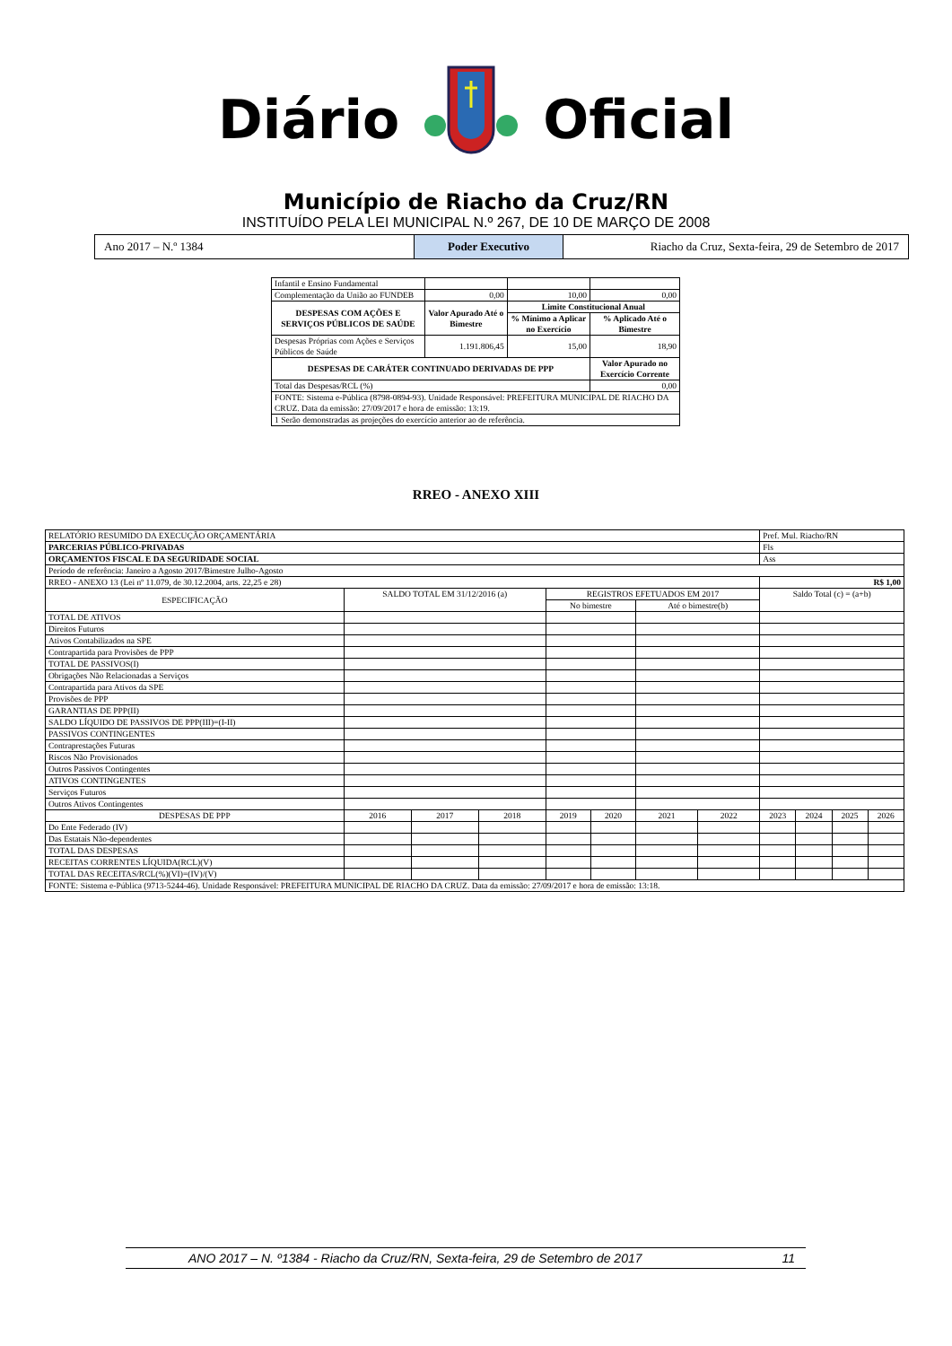DiárioOficial
Município de Riacho da Cruz/RN
INSTITUÍDO PELA LEI MUNICIPAL N.º 267, DE 10 DE MARÇO DE 2008
Ano 2017 – N.º 1384
Poder Executivo
Riacho da Cruz, Sexta-feira, 29 de Setembro de 2017
| Infantil e Ensino Fundamental | | | |
| Complementação da União ao FUNDEB | 0,00 | 10,00 | 0,00 |
| DESPESAS COM AÇÕES E SERVIÇOS PÚBLICOS DE SAÚDE | Valor Apurado Até o Bimestre | Limite Constitucional Anual | |
| | | % Mínimo a Aplicar no Exercício | % Aplicado Até o Bimestre |
| Despesas Próprias com Ações e Serviços Públicos de Saúde | 1.191.806,45 | 15,00 | 18,90 |
| DESPESAS DE CARÁTER CONTINUADO DERIVADAS DE PPP | | | Valor Apurado no Exercício Corrente |
| Total das Despesas/RCL (%) | | | 0,00 |
| FONTE: Sistema e-Pública (8798-0894-93). Unidade Responsável: PREFEITURA MUNICIPAL DE RIACHO DA CRUZ. Data da emissão: 27/09/2017 e hora de emissão: 13:19. | | | |
| 1 Serão demonstradas as projeções do exercício anterior ao de referência. | | | |
RREO - ANEXO XIII
| RELATÓRIO RESUMIDO DA EXECUÇÃO ORÇAMENTÁRIA | | | | | | | | Pref. Mul. Riacho/RN | | | |
| PARCERIAS PÚBLICO-PRIVADAS | | | | | | | | Fls | | | |
| ORÇAMENTOS FISCAL E DA SEGURIDADE SOCIAL | | | | | | | | Ass | | | |
| Período de referência: Janeiro a Agosto 2017/Bimestre Julho-Agosto | | | | | | | | | | | |
| RREO - ANEXO 13 (Lei nº 11.079, de 30.12.2004, arts. 22,25 e 28) | | | | | | | | R$ 1,00 | | | |
| ESPECIFICAÇÃO | SALDO TOTAL EM 31/12/2016 (a) | | | REGISTROS EFETUADOS EM 2017 | | | | Saldo Total (c) = (a+b) | | | |
| | | | | No bimestre | | Até o bimestre(b) | | | | | |
| TOTAL DE ATIVOS | | | | | | | | | | | |
| Direitos Futuros | | | | | | | | | | | |
| Ativos Contabilizados na SPE | | | | | | | | | | | |
| Contrapartida para Provisões de PPP | | | | | | | | | | | |
| TOTAL DE PASSIVOS(I) | | | | | | | | | | | |
| Obrigações Não Relacionadas a Serviços | | | | | | | | | | | |
| Contrapartida para Ativos da SPE | | | | | | | | | | | |
| Provisões de PPP | | | | | | | | | | | |
| GARANTIAS DE PPP(II) | | | | | | | | | | | |
| SALDO LÍQUIDO DE PASSIVOS DE PPP(III)=(I-II) | | | | | | | | | | | |
| PASSIVOS CONTINGENTES | | | | | | | | | | | |
| Contraprestações Futuras | | | | | | | | | | | |
| Riscos Não Provisionados | | | | | | | | | | | |
| Outros Passivos Contingentes | | | | | | | | | | | |
| ATIVOS CONTINGENTES | | | | | | | | | | | |
| Serviços Futuros | | | | | | | | | | | |
| Outros Ativos Contingentes | | | | | | | | | | | |
| DESPESAS DE PPP | 2016 | 2017 | 2018 | 2019 | 2020 | 2021 | 2022 | 2023 | 2024 | 2025 | 2026 |
| Do Ente Federado (IV) | | | | | | | | | | | |
| Das Estatais Não-dependentes | | | | | | | | | | | |
| TOTAL DAS DESPESAS | | | | | | | | | | | |
| RECEITAS CORRENTES LÍQUIDA(RCL)(V) | | | | | | | | | | | |
| TOTAL DAS RECEITAS/RCL(%)(VI)=(IV)/(V) | | | | | | | | | | | |
| FONTE: Sistema e-Pública (9713-5244-46). Unidade Responsável: PREFEITURA MUNICIPAL DE RIACHO DA CRUZ. Data da emissão: 27/09/2017 e hora de emissão: 13:18. | | | | | | | | | | | |
ANO 2017 – N. º1384 - Riacho da Cruz/RN, Sexta-feira, 29 de Setembro de 2017 11